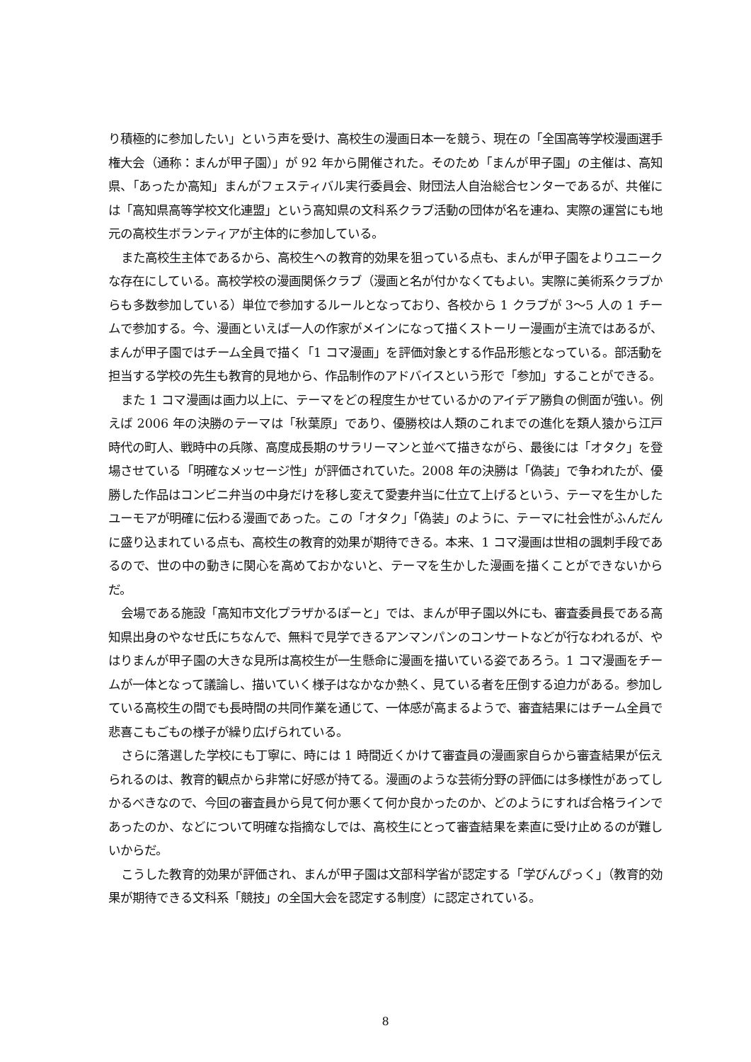り積極的に参加したい」という声を受け、高校生の漫画日本一を競う、現在の「全国高等学校漫画選手権大会（通称：まんが甲子園）」が 92 年から開催された。そのため「まんが甲子園」の主催は、高知県、「あったか高知」まんがフェスティバル実行委員会、財団法人自治総合センターであるが、共催には「高知県高等学校文化連盟」という高知県の文科系クラブ活動の団体が名を連ね、実際の運営にも地元の高校生ボランティアが主体的に参加している。
また高校生主体であるから、高校生への教育的効果を狙っている点も、まんが甲子園をよりユニークな存在にしている。高校学校の漫画関係クラブ（漫画と名が付かなくてもよい。実際に美術系クラブからも多数参加している）単位で参加するルールとなっており、各校から 1 クラブが 3〜5 人の 1 チームで参加する。今、漫画といえば一人の作家がメインになって描くストーリー漫画が主流ではあるが、まんが甲子園ではチーム全員で描く「1 コマ漫画」を評価対象とする作品形態となっている。部活動を担当する学校の先生も教育的見地から、作品制作のアドバイスという形で「参加」することができる。
また 1 コマ漫画は画力以上に、テーマをどの程度生かせているかのアイデア勝負の側面が強い。例えば 2006 年の決勝のテーマは「秋葉原」であり、優勝校は人類のこれまでの進化を類人猿から江戸時代の町人、戦時中の兵隊、高度成長期のサラリーマンと並べて描きながら、最後には「オタク」を登場させている「明確なメッセージ性」が評価されていた。2008 年の決勝は「偽装」で争われたが、優勝した作品はコンビニ弁当の中身だけを移し変えて愛妻弁当に仕立て上げるという、テーマを生かしたユーモアが明確に伝わる漫画であった。この「オタク」「偽装」のように、テーマに社会性がふんだんに盛り込まれている点も、高校生の教育的効果が期待できる。本来、1 コマ漫画は世相の諷刺手段であるので、世の中の動きに関心を高めておかないと、テーマを生かした漫画を描くことができないからだ。
会場である施設「高知市文化プラザかるぽーと」では、まんが甲子園以外にも、審査委員長である高知県出身のやなせ氏にちなんで、無料で見学できるアンマンパンのコンサートなどが行なわれるが、やはりまんが甲子園の大きな見所は高校生が一生懸命に漫画を描いている姿であろう。1 コマ漫画をチームが一体となって議論し、描いていく様子はなかなか熱く、見ている者を圧倒する迫力がある。参加している高校生の間でも長時間の共同作業を通じて、一体感が高まるようで、審査結果にはチーム全員で悲喜こもごもの様子が繰り広げられている。
さらに落選した学校にも丁寧に、時には 1 時間近くかけて審査員の漫画家自らから審査結果が伝えられるのは、教育的観点から非常に好感が持てる。漫画のような芸術分野の評価には多様性があってしかるべきなので、今回の審査員から見て何か悪くて何か良かったのか、どのようにすれば合格ラインであったのか、などについて明確な指摘なしでは、高校生にとって審査結果を素直に受け止めるのが難しいからだ。
こうした教育的効果が評価され、まんが甲子園は文部科学省が認定する「学びんぴっく」（教育的効果が期待できる文科系「競技」の全国大会を認定する制度）に認定されている。
8